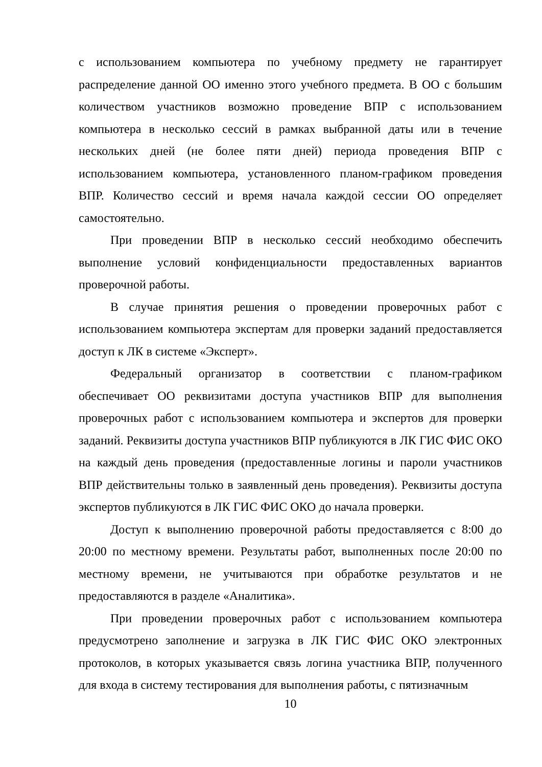с использованием компьютера по учебному предмету не гарантирует распределение данной ОО именно этого учебного предмета. В ОО с большим количеством участников возможно проведение ВПР с использованием компьютера в несколько сессий в рамках выбранной даты или в течение нескольких дней (не более пяти дней) периода проведения ВПР с использованием компьютера, установленного планом-графиком проведения ВПР. Количество сессий и время начала каждой сессии ОО определяет самостоятельно.
При проведении ВПР в несколько сессий необходимо обеспечить выполнение условий конфиденциальности предоставленных вариантов проверочной работы.
В случае принятия решения о проведении проверочных работ с использованием компьютера экспертам для проверки заданий предоставляется доступ к ЛК в системе «Эксперт».
Федеральный организатор в соответствии с планом-графиком обеспечивает ОО реквизитами доступа участников ВПР для выполнения проверочных работ с использованием компьютера и экспертов для проверки заданий. Реквизиты доступа участников ВПР публикуются в ЛК ГИС ФИС ОКО на каждый день проведения (предоставленные логины и пароли участников ВПР действительны только в заявленный день проведения). Реквизиты доступа экспертов публикуются в ЛК ГИС ФИС ОКО до начала проверки.
Доступ к выполнению проверочной работы предоставляется с 8:00 до 20:00 по местному времени. Результаты работ, выполненных после 20:00 по местному времени, не учитываются при обработке результатов и не предоставляются в разделе «Аналитика».
При проведении проверочных работ с использованием компьютера предусмотрено заполнение и загрузка в ЛК ГИС ФИС ОКО электронных протоколов, в которых указывается связь логина участника ВПР, полученного для входа в систему тестирования для выполнения работы, с пятизначным
10